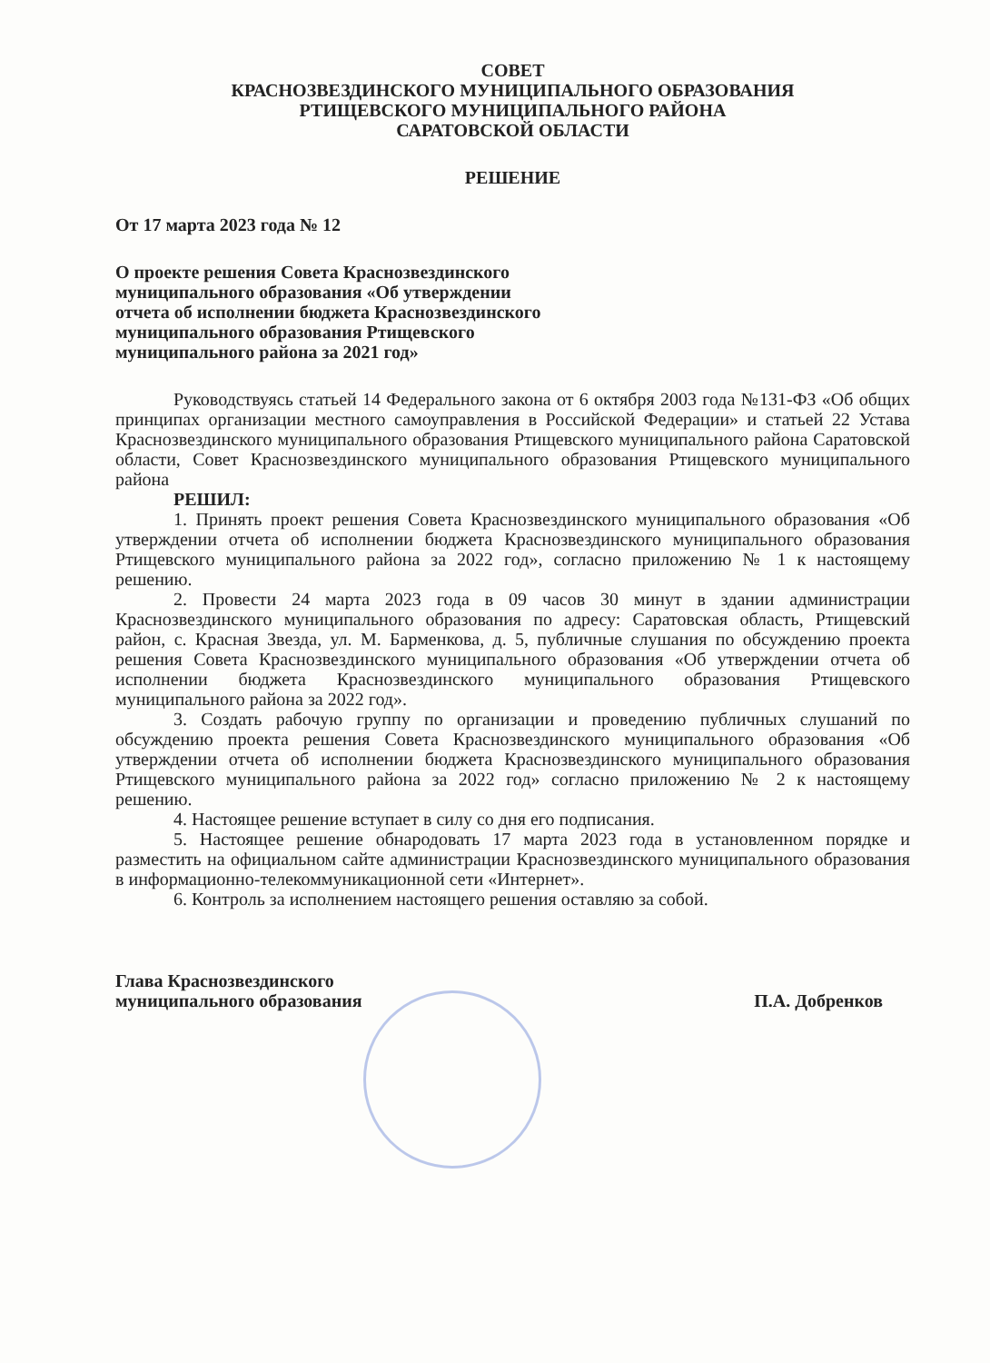СОВЕТ
КРАСНОЗВЕЗДИНСКОГО МУНИЦИПАЛЬНОГО ОБРАЗОВАНИЯ
РТИЩЕВСКОГО МУНИЦИПАЛЬНОГО РАЙОНА
САРАТОВСКОЙ ОБЛАСТИ
РЕШЕНИЕ
От 17 марта 2023 года № 12
О проекте решения Совета Краснозвездинского
муниципального образования «Об утверждении
отчета об исполнении бюджета Краснозвездинского
муниципального образования Ртищевского
муниципального района за 2021 год»
Руководствуясь статьей 14 Федерального закона от 6 октября 2003 года №131-ФЗ «Об общих принципах организации местного самоуправления в Российской Федерации» и статьей 22 Устава Краснозвездинского муниципального образования Ртищевского муниципального района Саратовской области, Совет Краснозвездинского муниципального образования Ртищевского муниципального района
РЕШИЛ:
1. Принять проект решения Совета Краснозвездинского муниципального образования «Об утверждении отчета об исполнении бюджета Краснозвездинского муниципального образования Ртищевского муниципального района за 2022 год», согласно приложению № 1 к настоящему решению.
2. Провести 24 марта 2023 года в 09 часов 30 минут в здании администрации Краснозвездинского муниципального образования по адресу: Саратовская область, Ртищевский район, с. Красная Звезда, ул. М. Барменкова, д. 5, публичные слушания по обсуждению проекта решения Совета Краснозвездинского муниципального образования «Об утверждении отчета об исполнении бюджета Краснозвездинского муниципального образования Ртищевского муниципального района за 2022 год».
3. Создать рабочую группу по организации и проведению публичных слушаний по обсуждению проекта решения Совета Краснозвездинского муниципального образования «Об утверждении отчета об исполнении бюджета Краснозвездинского муниципального образования Ртищевского муниципального района за 2022 год» согласно приложению № 2 к настоящему решению.
4. Настоящее решение вступает в силу со дня его подписания.
5. Настоящее решение обнародовать 17 марта 2023 года в установленном порядке и разместить на официальном сайте администрации Краснозвездинского муниципального образования в информационно-телекоммуникационной сети «Интернет».
6. Контроль за исполнением настоящего решения оставляю за собой.
Глава Краснозвездинского
муниципального образования
П.А. Добренков